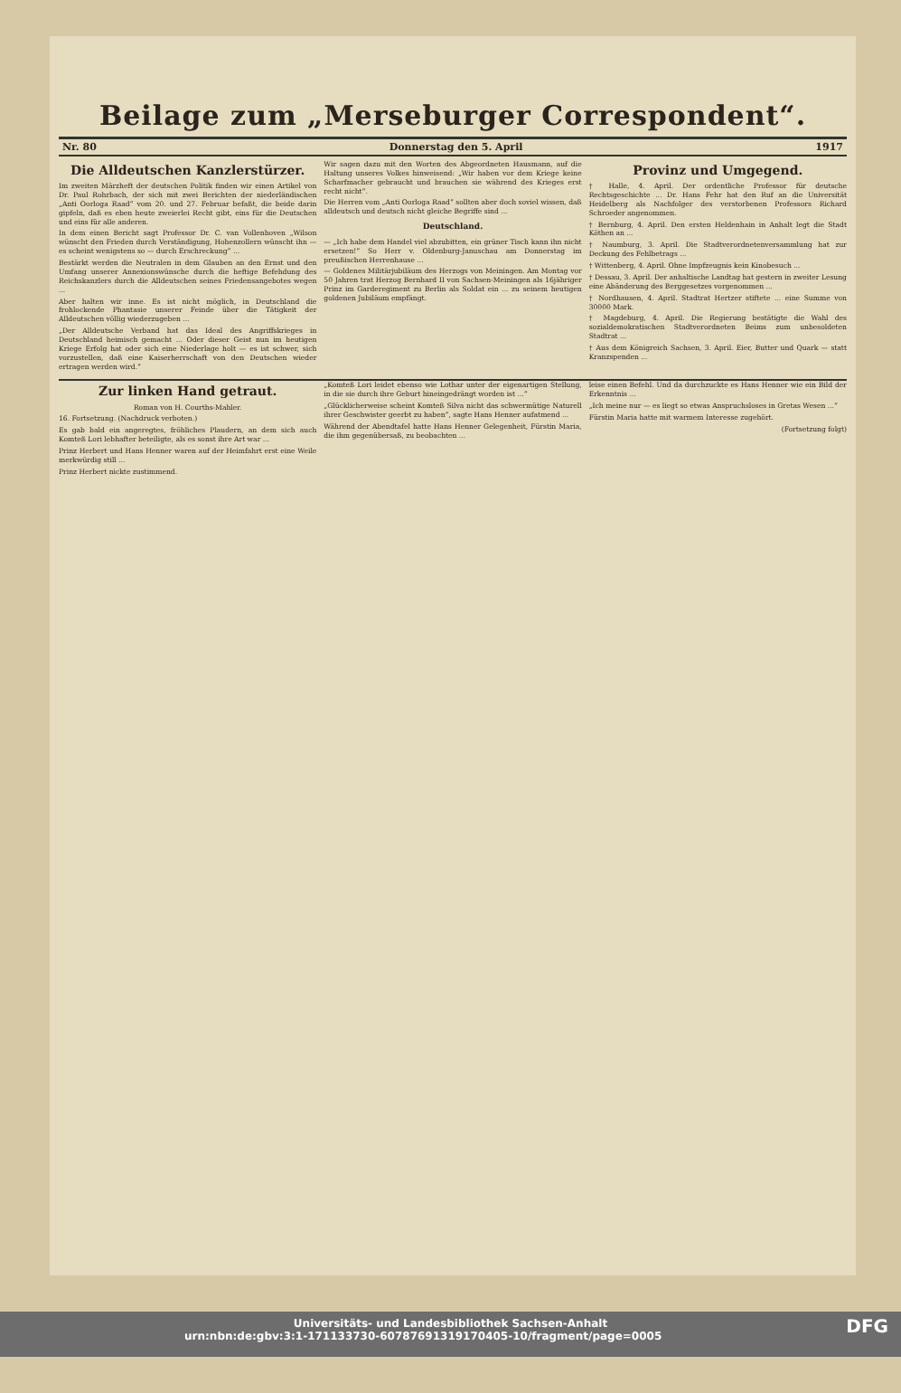Beilage zum „Merseburger Correspondent“.
Nr. 80 Donnerstag den 5. April 1917
Die Alldeutschen Kanzlerstürzer.
Im zweiten Märzheft der deutschen Politik finden wir einen Artikel von Dr. Paul Rohrbach, der sich mit zwei Berichten der niederländischen „Anti Oorloga Raad“ vom 20. und 27. Februar befaßt, die beide darin gipfeln, daß es eben heute zweierlei Recht gibt, eins für die Deutschen und eins für alle anderen.
In dem einen Bericht sagt Professor Dr. C. van Vollenhoven „Wilson wünscht den Frieden durch Verständigung, Hohenzollern wünscht ihn — es scheint wenigstens so — durch Erschreckung“ ...
Bestärkt werden die Neutralen in dem Glauben an den Ernst und den Umfang unserer Annexionswünsche durch die heftige Befehdung des Reichskanzlers durch die Alldeutschen seines Friedensangebotes wegen ...
Aber halten wir inne. Es ist nicht möglich, in Deutschland die frohlockende Phantasie unserer Feinde über die Tätigkeit der Alldeutschen völlig wiederzugeben ...
„Der Alldeutsche Verband hat das Ideal des Angriffskrieges in Deutschland heimisch gemacht ... Oder dieser Geist nun im heutigen Kriege Erfolg hat oder sich eine Niederlage holt — es ist schwer, sich vorzustellen, daß eine Kaiserherrschaft von den Deutschen wieder ertragen werden wird.“
Wir sagen dazu mit den Worten des Abgeordneten Hausmann, auf die Haltung unseres Volkes hinweisend: „Wir haben vor dem Kriege keine Scharfmacher gebraucht und brauchen sie während des Krieges erst recht nicht“.
Die Herren vom „Anti Oorloga Raad“ sollten aber doch soviel wissen, daß alldeutsch und deutsch nicht gleiche Begriffe sind ...
Deutschland.
— „Ich habe dem Handel viel abzubitten, ein grüner Tisch kann ihn nicht ersetzen!“ So Herr v. Oldenburg-Januschau am Donnerstag im preußischen Herrenhause ...
— Goldenes Militärjubiläum des Herzogs von Meiningen. Am Montag vor 50 Jahren trat Herzog Bernhard II von Sachsen-Meiningen als 16jähriger Prinz im Gardereg­iment zu Berlin als Soldat ein ... zu seinem heutigen goldenen Jubiläum empfängt.
Provinz und Umgegend.
† Halle, 4. April. Der ordentliche Professor für deutsche Rechtsgeschichte ... Dr. Hans Fehr hat den Ruf an die Universität Heidelberg als Nachfolger des verstorbenen Professors Richard Schroeder angenommen.
† Bernburg, 4. April. Den ersten Heldenhain in Anhalt legt die Stadt Köthen an ...
† Naumburg, 3. April. Die Stadtverordnetenversammlung hat zur Deckung des Fehlbetrags ...
† Wittenberg, 4. April. Ohne Impfzeugnis kein Kinobesuch ...
† Dessau, 3. April. Der anhaltische Landtag hat gestern in zweiter Lesung eine Abänderung des Berggesetzes vorgenommen ...
† Nordhausen, 4. April. Stadtrat Hertzer stiftete ... eine Summe von 30000 Mark.
† Magdeburg, 4. April. Die Regierung bestätigte die Wahl des sozialdemokratischen Stadtverordneten Beims zum unbesoldeten Stadtrat ...
† Aus dem Königreich Sachsen, 3. April. Eier, Butter und Quark — statt Kranzspenden ...
Zur linken Hand getraut.
Roman von H. Courths-Mahler.
16. Fortsetzung. (Nachdruck verboten.)
Es gab bald ein angeregtes, fröhliches Plaudern, an dem sich auch Komteß Lori lebhafter beteiligte, als es sonst ihre Art war ...
Prinz Herbert und Hans Henner waren auf der Heimfahrt erst eine Weile merkwürdig still ...
Prinz Herbert nickte zustimmend.
„Komteß Lori leidet ebenso wie Lothar unter der eigenartigen Stellung, in die sie durch ihre Geburt hineingedrängt worden ist ...“
„Glücklicherweise scheint Komteß Silva nicht das schwermütige Naturell ihrer Geschwister geerbt zu haben“, sagte Hans Henner aufatmend ...
Während der Abendtafel hatte Hans Henner Gelegenheit, Fürstin Maria, die ihm gegenübersaß, zu beobachten ...
leise einen Befehl. Und da durchzuckte es Hans Henner wie ein Bild der Erkenntnis ...
„Ich meine nur — es liegt so etwas Anspruchsloses in Gretas Wesen ...“
Fürstin Maria hatte mit warmem Interesse zugehört.
(Fortsetzung folgt)
Universitäts- und Landesbibliothek Sachsen-Anhalt
urn:nbn:de:gbv:3:1-171133730-60787691319170405-10/fragment/page=0005 DFG